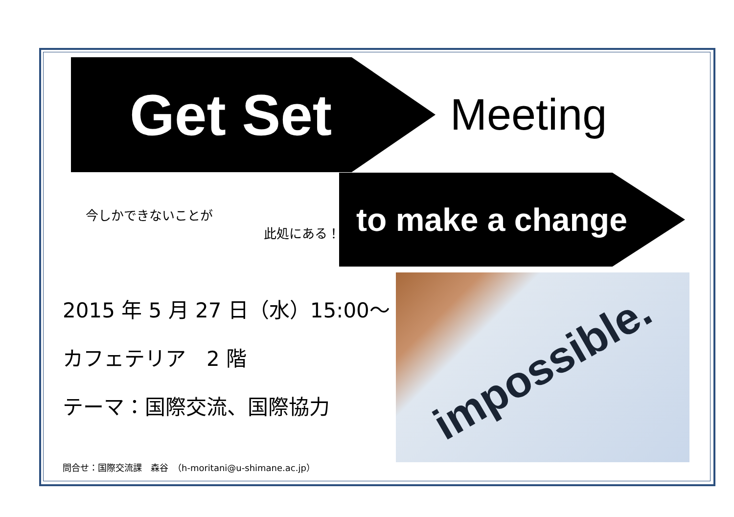Get Set
Meeting
今しかできないことが
此処にある！
to make a change
2015 年 5 月 27 日（水）15:00～
カフェテリア　2 階
テーマ：国際交流、国際協力
impossible.
問合せ：国際交流課　森谷　（h-moritani@u-shimane.ac.jp）